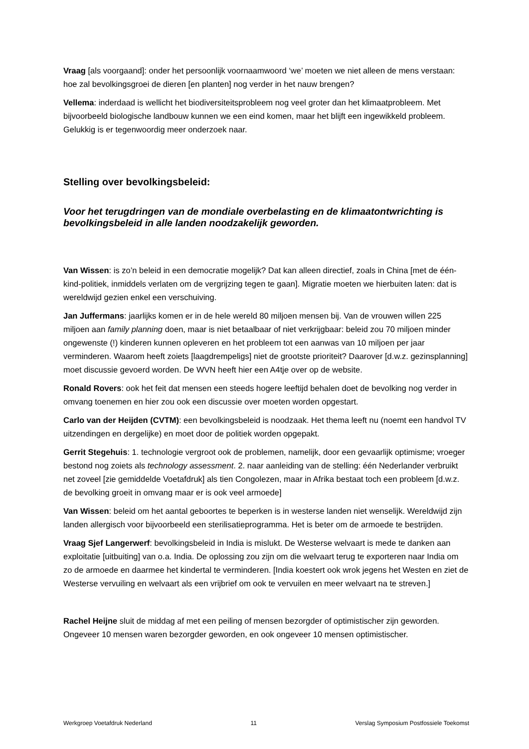Vraag [als voorgaand]: onder het persoonlijk voornaamwoord ‘we’ moeten we niet alleen de mens verstaan: hoe zal bevolkingsgroei de dieren [en planten] nog verder in het nauw brengen?
Vellema: inderdaad is wellicht het biodiversiteitsprobleem nog veel groter dan het klimaatprobleem. Met bijvoorbeeld biologische landbouw kunnen we een eind komen, maar het blijft een ingewikkeld probleem. Gelukkig is er tegenwoordig meer onderzoek naar.
Stelling over bevolkingsbeleid:
Voor het terugdringen van de mondiale overbelasting en de klimaatontwrichting is bevolkingsbeleid in alle landen noodzakelijk geworden.
Van Wissen: is zo’n beleid in een democratie mogelijk? Dat kan alleen directief, zoals in China [met de één-kind-politiek, inmiddels verlaten om de vergrijzing tegen te gaan]. Migratie moeten we hierbuiten laten: dat is wereldwijd gezien enkel een verschuiving.
Jan Juffermans: jaarlijks komen er in de hele wereld 80 miljoen mensen bij. Van de vrouwen willen 225 miljoen aan family planning doen, maar is niet betaalbaar of niet verkrijgbaar: beleid zou 70 miljoen minder ongewenste (!) kinderen kunnen opleveren en het probleem tot een aanwas van 10 miljoen per jaar verminderen. Waarom heeft zoiets [laagdrempeligs] niet de grootste prioriteit? Daarover [d.w.z. gezinsplanning] moet discussie gevoerd worden. De WVN heeft hier een A4tje over op de website.
Ronald Rovers: ook het feit dat mensen een steeds hogere leeftijd behalen doet de bevolking nog verder in omvang toenemen en hier zou ook een discussie over moeten worden opgestart.
Carlo van der Heijden (CVTM): een bevolkingsbeleid is noodzaak. Het thema leeft nu (noemt een handvol TV uitzendingen en dergelijke) en moet door de politiek worden opgepakt.
Gerrit Stegehuis: 1. technologie vergroot ook de problemen, namelijk, door een gevaarlijk optimisme; vroeger bestond nog zoiets als technology assessment. 2. naar aanleiding van de stelling: één Nederlander verbruikt net zoveel [zie gemiddelde Voetafdruk] als tien Congolezen, maar in Afrika bestaat toch een probleem [d.w.z. de bevolking groeit in omvang maar er is ook veel armoede]
Van Wissen: beleid om het aantal geboortes te beperken is in westerse landen niet wenselijk. Wereldwijd zijn landen allergisch voor bijvoorbeeld een sterilisatieprogramma. Het is beter om de armoede te bestrijden.
Vraag Sjef Langerwerf: bevolkingsbeleid in India is mislukt. De Westerse welvaart is mede te danken aan exploitatie [uitbuiting] van o.a. India. De oplossing zou zijn om die welvaart terug te exporteren naar India om zo de armoede en daarmee het kindertal te verminderen. [India koestert ook wrok jegens het Westen en ziet de Westerse vervuiling en welvaart als een vrijbrief om ook te vervuilen en meer welvaart na te streven.]
Rachel Heijne sluit de middag af met een peiling of mensen bezorgder of optimistischer zijn geworden. Ongeveer 10 mensen waren bezorgder geworden, en ook ongeveer 10 mensen optimistischer.
Werkgroep Voetafdruk Nederland 11 Verslag Symposium Postfossiele Toekomst